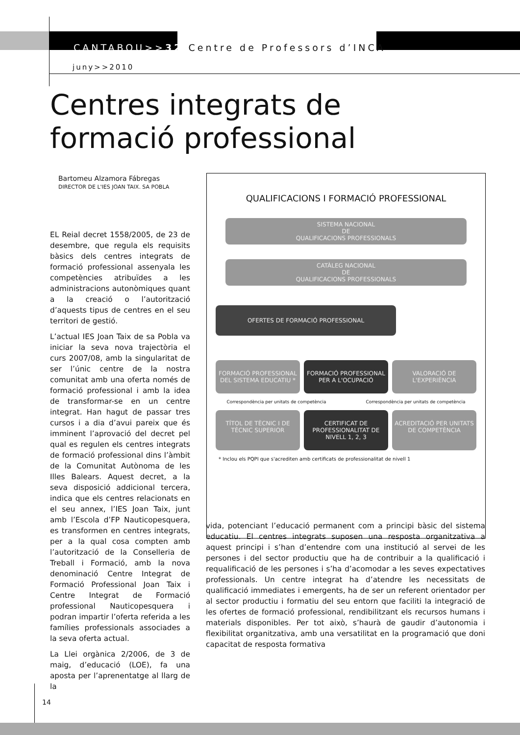CANTABOU>>32 Centre de Professors d’INCA
juny>>2010
Centres integrats de
formació professional
Bartomeu Alzamora Fábregas
DIRECTOR DE L'IES JOAN TAIX. SA POBLA
EL Reial decret 1558/2005, de 23 de desembre, que regula els requisits bàsics dels centres integrats de formació professional assenyala les competències atribuïdes a les administracions autonòmiques quant a la creació o l’autorització d’aquests tipus de centres en el seu territori de gestió.
L’actual IES Joan Taix de sa Pobla va iniciar la seva nova trajectòria el curs 2007/08, amb la singularitat de ser l’únic centre de la nostra comunitat amb una oferta només de formació professional i amb la idea de transformar-se en un centre integrat. Han hagut de passar tres cursos i a dia d’avui pareix que és imminent l’aprovació del decret pel qual es regulen els centres integrats de formació professional dins l’àmbit de la Comunitat Autònoma de les Illes Balears. Aquest decret, a la seva disposició addicional tercera, indica que els centres relacionats en el seu annex, l’IES Joan Taix, junt amb l’Escola d’FP Nauticopesquera, es transformen en centres integrats, per a la qual cosa compten amb l’autorització de la Conselleria de Treball i Formació, amb la nova denominació Centre Integrat de Formació Professional Joan Taix i Centre Integrat de Formació professional Nauticopesquera i podran impartir l’oferta referida a les famílies professionals associades a la seva oferta actual.
La Llei orgànica 2/2006, de 3 de maig, d’educació (LOE), fa una aposta per l’aprenentatge al llarg de la
QUALIFICACIONS I FORMACIÓ PROFESSIONAL
SISTEMA NACIONAL
DE
QUALIFICACIONS PROFESSIONALS
CATÀLEG NACIONAL
DE
QUALIFICACIONS PROFESSIONALS
OFERTES DE FORMACIÓ PROFESSIONAL
FORMACIÓ PROFESSIONAL DEL SISTEMA EDUCATIU *
FORMACIÓ PROFESSIONAL PER A L'OCUPACIÓ
VALORACIÓ DE L'EXPERIÈNCIA
Correspondència per unitats de competència Correspondència per unitats de competència
TÍTOL DE TÈCNIC I DE TÈCNIC SUPERIOR
CERTIFICAT DE PROFESSIONALITAT DE NIVELL 1, 2, 3
ACREDITACIÓ PER UNITATS DE COMPETÈNCIA
* Inclou els PQPI que s'acrediten amb certificats de professionalitat de nivell 1
vida, potenciant l’educació permanent com a principi bàsic del sistema educatiu. El centres integrats suposen una resposta organitzativa a aquest principi i s’han d’entendre com una institució al servei de les persones i del sector productiu que ha de contribuir a la qualificació i requalificació de les persones i s’ha d’acomodar a les seves expectatives professionals. Un centre integrat ha d’atendre les necessitats de qualificació immediates i emergents, ha de ser un referent orientador per al sector productiu i formatiu del seu entorn que faciliti la integració de les ofertes de formació professional, rendibilitzant els recursos humans i materials disponibles. Per tot això, s’haurà de gaudir d’autonomia i flexibilitat organitzativa, amb una versatilitat en la programació que doni capacitat de resposta formativa
14